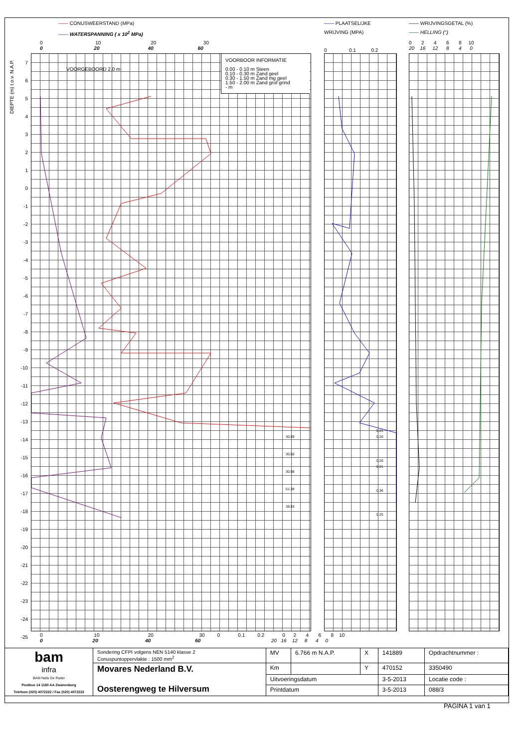—— CONUSWEERSTAND (MPa)
—— WATERSPANNING ( x 10<sup>2</sup> MPa)
—— PLAATSELIJKE
WRIJVING (MPA)
—— WRIJVINGSGETAL (%)
—— HELLING (°)
0 10 20 30
0 20 40 60
0 0.1 0.2
0 2 4 6 8 10
20 16 12 8 4 0
DIEPTE (m) t.o.v. N.A.P.
7
6
5
4
3
2
1
0
-1
-2
-3
-4
-5
-6
-7
-8
-9
-10
-11
-12
-13
-14
-15
-16
-17
-18
-19
-20
-21
-22
-23
-24
-25
VOORGEBOORD 2.0 m
VOORBOOR INFORMATIE
0.00 - 0.10 m Steen
0.10 - 0.30 m Zand geel
0.30 - 1.50 m Zand mg geel
1.50 - 2.00 m Zand grof grind
- m
30.59
30.50
30.08
51.39
38.83
0.21
0.20
0.20
0.21
0.36
0.25
0 10 20 30 0 0.1 0.2 0 2 4 6 8 10
0 20 40 60 20 16 12 8 4 0
| bam infra BAM Nelis De Ruiter Postbus 14 1160 AA Zwanenburg Telefoon (020) 4072222 / Fax (020) 4072223 | Sondering CFPI volgens NEN 5140 klasse 2 Conuspuntoppervlakte : 1500 mm<sup>2</sup> | MV | 6.766 m N.A.P. | X | 141889 | Opdrachtnummer : |
| | Movares Nederland B.V. Oosterengweg te Hilversum | Km | | Y | 470152 | 3350490 |
| | | Uitvoeringsdatum | | | 3-5-2013 | Locatie code : |
| | | Printdatum | | | 3-5-2013 | 088/3 |
PAGINA 1 van 1